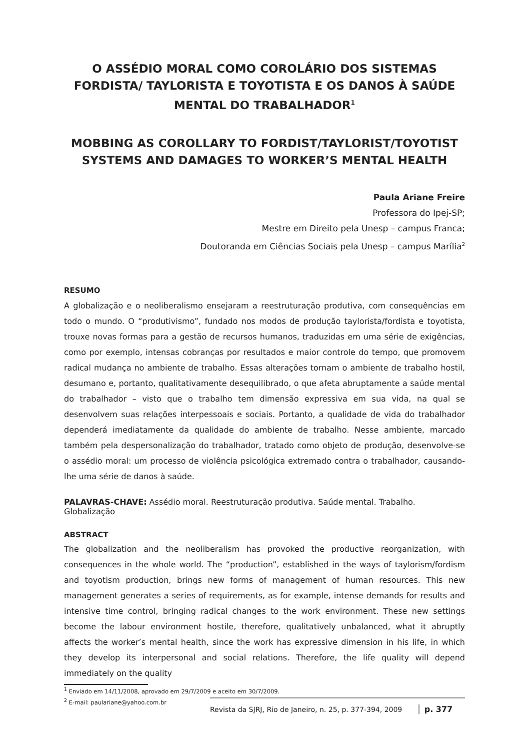O ASSÉDIO MORAL COMO COROLÁRIO DOS SISTEMAS FORDISTA/ TAYLORISTA E TOYOTISTA E OS DANOS À SAÚDE MENTAL DO TRABALHADOR<sup>1</sup>
MOBBING AS COROLLARY TO FORDIST/TAYLORIST/TOYOTIST SYSTEMS AND DAMAGES TO WORKER’S MENTAL HEALTH
Paula Ariane Freire
Professora do Ipej-SP;
Mestre em Direito pela Unesp – campus Franca;
Doutoranda em Ciências Sociais pela Unesp – campus Marília<sup>2</sup>
RESUMO
A globalização e o neoliberalismo ensejaram a reestruturação produtiva, com consequências em todo o mundo. O “produtivismo”, fundado nos modos de produção taylorista/fordista e toyotista, trouxe novas formas para a gestão de recursos humanos, traduzidas em uma série de exigências, como por exemplo, intensas cobranças por resultados e maior controle do tempo, que promovem radical mudança no ambiente de trabalho. Essas alterações tornam o ambiente de trabalho hostil, desumano e, portanto, qualitativamente desequilibrado, o que afeta abruptamente a saúde mental do trabalhador – visto que o trabalho tem dimensão expressiva em sua vida, na qual se desenvolvem suas relações interpessoais e sociais. Portanto, a qualidade de vida do trabalhador dependerá imediatamente da qualidade do ambiente de trabalho. Nesse ambiente, marcado também pela despersonalização do trabalhador, tratado como objeto de produção, desenvolve-se o assédio moral: um processo de violência psicológica extremado contra o trabalhador, causando-lhe uma série de danos à saúde.
PALAVRAS-CHAVE: Assédio moral. Reestruturação produtiva. Saúde mental. Trabalho. Globalização
ABSTRACT
The globalization and the neoliberalism has provoked the productive reorganization, with consequences in the whole world. The “production”, established in the ways of taylorism/fordism and toyotism production, brings new forms of management of human resources. This new management generates a series of requirements, as for example, intense demands for results and intensive time control, bringing radical changes to the work environment. These new settings become the labour environment hostile, therefore, qualitatively unbalanced, what it abruptly affects the worker’s mental health, since the work has expressive dimension in his life, in which they develop its interpersonal and social relations. Therefore, the life quality will depend immediately on the quality
<sup>1</sup> Enviado em 14/11/2008, aprovado em 29/7/2009 e aceito em 30/7/2009.
<sup>2</sup> E-mail: paulariane@yahoo.com.br
Revista da SJRJ, Rio de Janeiro, n. 25, p. 377-394, 2009 p. 377